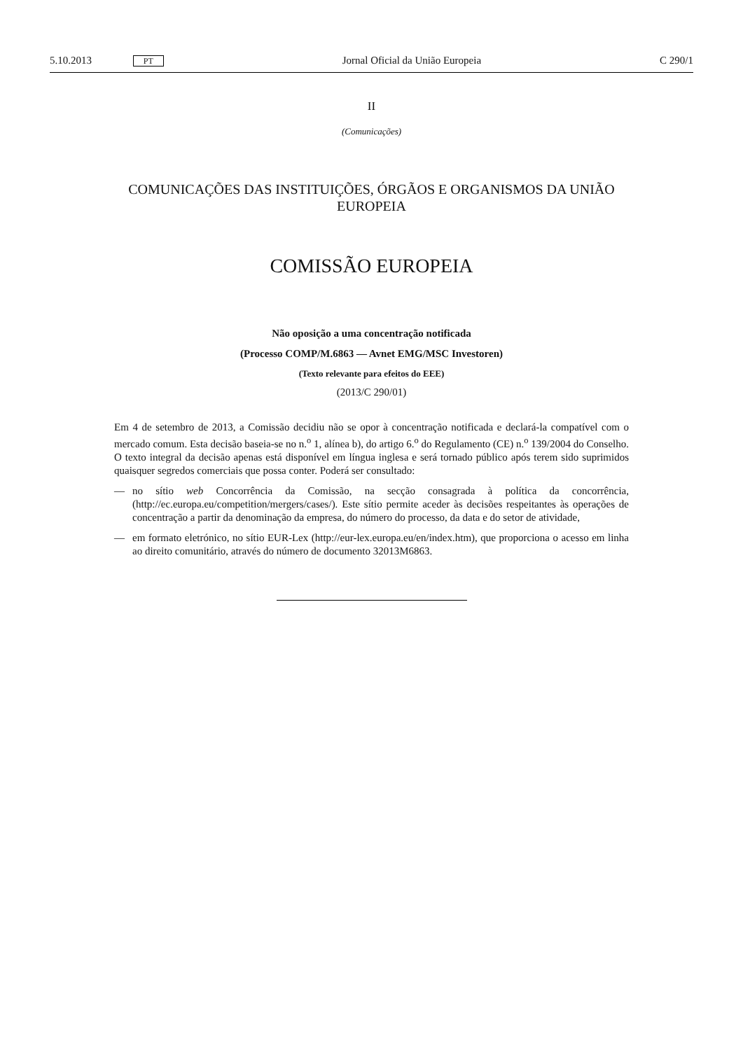5.10.2013 PT
Jornal Oficial da União Europeia
C 290/1
II
(Comunicações)
COMUNICAÇÕES DAS INSTITUIÇÕES, ÓRGÃOS E ORGANISMOS DA UNIÃO EUROPEIA
COMISSÃO EUROPEIA
Não oposição a uma concentração notificada
(Processo COMP/M.6863 — Avnet EMG/MSC Investoren)
(Texto relevante para efeitos do EEE)
(2013/C 290/01)
Em 4 de setembro de 2013, a Comissão decidiu não se opor à concentração notificada e declará-la compatível com o mercado comum. Esta decisão baseia-se no n.<sup>o</sup> 1, alínea b), do artigo 6.<sup>o</sup> do Regulamento (CE) n.<sup>o</sup> 139/2004 do Conselho. O texto integral da decisão apenas está disponível em língua inglesa e será tornado público após terem sido suprimidos quaisquer segredos comerciais que possa conter. Poderá ser consultado:
— no sítio web Concorrência da Comissão, na secção consagrada à política da concorrência, (http://ec.europa.eu/competition/mergers/cases/). Este sítio permite aceder às decisões respeitantes às operações de concentração a partir da denominação da empresa, do número do processo, da data e do setor de atividade,
— em formato eletrónico, no sítio EUR-Lex (http://eur-lex.europa.eu/en/index.htm), que proporciona o acesso em linha ao direito comunitário, através do número de documento 32013M6863.